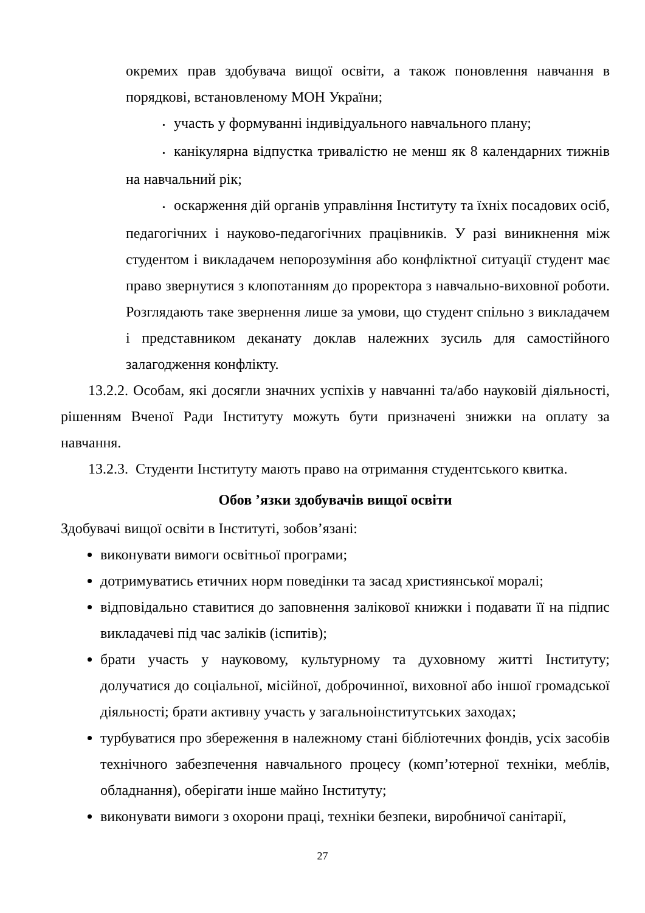окремих прав здобувача вищої освіти, а також поновлення навчання в порядкові, встановленому МОН України;
• участь у формуванні індивідуального навчального плану;
• канікулярна відпустка тривалістю не менш як 8 календарних тижнів на навчальний рік;
• оскарження дій органів управління Інституту та їхніх посадових осіб, педагогічних і науково-педагогічних працівників. У разі виникнення між студентом і викладачем непорозуміння або конфліктної ситуації студент має право звернутися з клопотанням до проректора з навчально-виховної роботи. Розглядають таке звернення лише за умови, що студент спільно з викладачем і представником деканату доклав належних зусиль для самостійного залагодження конфлікту.
13.2.2. Особам, які досягли значних успіхів у навчанні та/або науковій діяльності, рішенням Вченої Ради Інституту можуть бути призначені знижки на оплату за навчання.
13.2.3. Студенти Інституту мають право на отримання студентського квитка.
Обов ’язки здобувачів вищої освіти
Здобувачі вищої освіти в Інституті, зобов’язані:
виконувати вимоги освітньої програми;
дотримуватись етичних норм поведінки та засад християнської моралі;
відповідально ставитися до заповнення залікової книжки і подавати її на підпис викладачеві під час заліків (іспитів);
брати участь у науковому, культурному та духовному житті Інституту; долучатися до соціальної, місійної, доброчинної, виховної або іншої громадської діяльності; брати активну участь у загальноінститутських заходах;
турбуватися про збереження в належному стані бібліотечних фондів, усіх засобів технічного забезпечення навчального процесу (комп’ютерної техніки, меблів, обладнання), оберігати інше майно Інституту;
виконувати вимоги з охорони праці, техніки безпеки, виробничої санітарії,
27